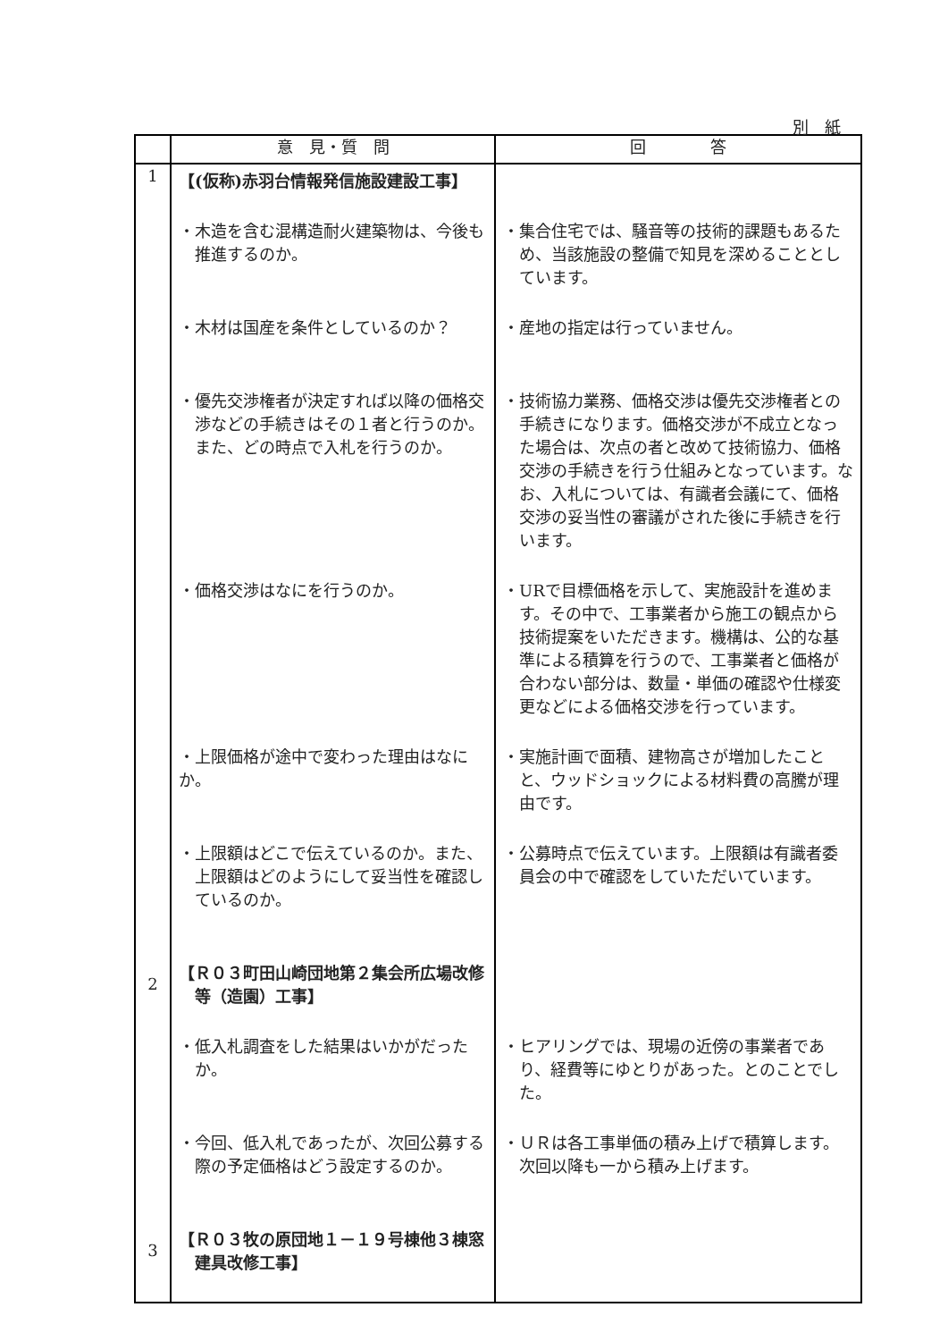別　紙
| | 意 見・質 問 | 回 答 |
| --- | --- | --- |
| 1 | 【(仮称)赤羽台情報発信施設建設工事】 | |
| | ・木造を含む混構造耐火建築物は、今後も推進するのか。 | ・集合住宅では、騒音等の技術的課題もあるため、当該施設の整備で知見を深めることとしています。 |
| | ・木材は国産を条件としているのか？ | ・産地の指定は行っていません。 |
| | ・優先交渉権者が決定すれば以降の価格交渉などの手続きはその１者と行うのか。また、どの時点で入札を行うのか。 | ・技術協力業務、価格交渉は優先交渉権者との手続きになります。価格交渉が不成立となった場合は、次点の者と改めて技術協力、価格交渉の手続きを行う仕組みとなっています。なお、入札については、有識者会議にて、価格交渉の妥当性の審議がされた後に手続きを行います。 |
| | ・価格交渉はなにを行うのか。 | ・URで目標価格を示して、実施設計を進めます。その中で、工事業者から施工の観点から技術提案をいただきます。機構は、公的な基準による積算を行うので、工事業者と価格が合わない部分は、数量・単価の確認や仕様変更などによる価格交渉を行っています。 |
| | ・上限価格が途中で変わった理由はなにか。 | ・実施計画で面積、建物高さが増加したことと、ウッドショックによる材料費の高騰が理由です。 |
| | ・上限額はどこで伝えているのか。また、上限額はどのようにして妥当性を確認しているのか。 | ・公募時点で伝えています。上限額は有識者委員会の中で確認をしていただいています。 |
| 2 | 【Ｒ０３町田山崎団地第２集会所広場改修等（造園）工事】 | |
| | ・低入札調査をした結果はいかがだったか。 | ・ヒアリングでは、現場の近傍の事業者であり、経費等にゆとりがあった。とのことでした。 |
| | ・今回、低入札であったが、次回公募する際の予定価格はどう設定するのか。 | ・ＵＲは各工事単価の積み上げで積算します。次回以降も一から積み上げます。 |
| 3 | 【Ｒ０３牧の原団地１－１９号棟他３棟窓建具改修工事】 | |